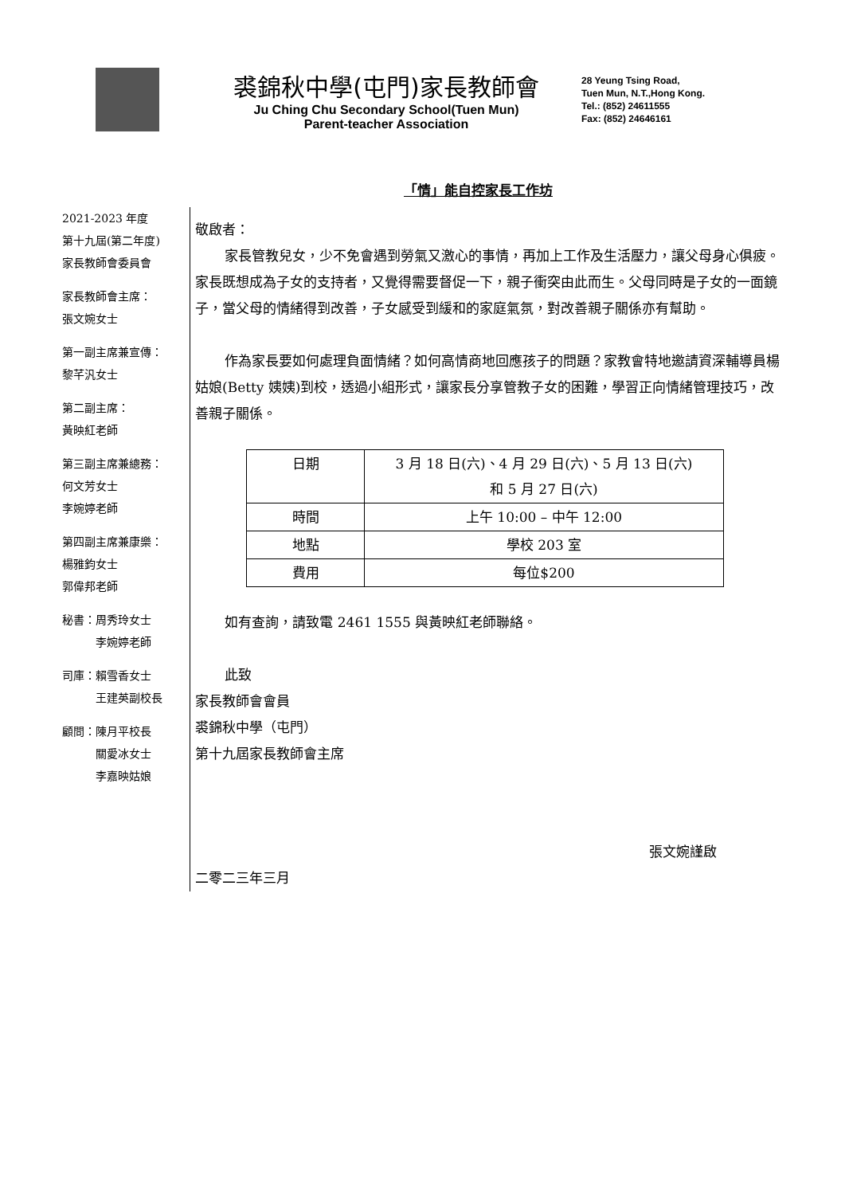裘錦秋中學(屯門)家長教師會
Ju Ching Chu Secondary School(Tuen Mun)
Parent-teacher Association
28 Yeung Tsing Road,
Tuen Mun, N.T.,Hong Kong.
Tel.: (852) 24611555
Fax: (852) 24646161
「情」能自控家長工作坊
2021-2023 年度
第十九屆(第二年度)
家長教師會委員會
家長教師會主席：
張文婉女士
第一副主席兼宣傳：
黎芊汎女士
第二副主席：
黃映紅老師
第三副主席兼總務：
何文芳女士
李婉婷老師
第四副主席兼康樂：
楊雅鈞女士
郭偉邦老師
秘書：周秀玲女士
　　　李婉婷老師
司庫：賴雪香女士
　　　王建英副校長
顧問：陳月平校長
　　　關愛冰女士
　　　李嘉映姑娘
敬啟者：
家長管教兒女，少不免會遇到勞氣又激心的事情，再加上工作及生活壓力，讓父母身心俱疲。家長既想成為子女的支持者，又覺得需要督促一下，親子衝突由此而生。父母同時是子女的一面鏡子，當父母的情緒得到改善，子女感受到緩和的家庭氣氛，對改善親子關係亦有幫助。
作為家長要如何處理負面情緒？如何高情商地回應孩子的問題？家教會特地邀請資深輔導員楊姑娘(Betty 姨姨)到校，透過小組形式，讓家長分享管教子女的困難，學習正向情緒管理技巧，改善親子關係。
| 日期 | 3 月 18 日(六)、4 月 29 日(六)、5 月 13 日(六) 和 5 月 27 日(六) |
| 時間 | 上午 10:00 – 中午 12:00 |
| 地點 | 學校 203 室 |
| 費用 | 每位$200 |
如有查詢，請致電 2461 1555 與黃映紅老師聯絡。
此致
家長教師會會員
裘錦秋中學（屯門）
第十九屆家長教師會主席
張文婉謹啟
二零二三年三月